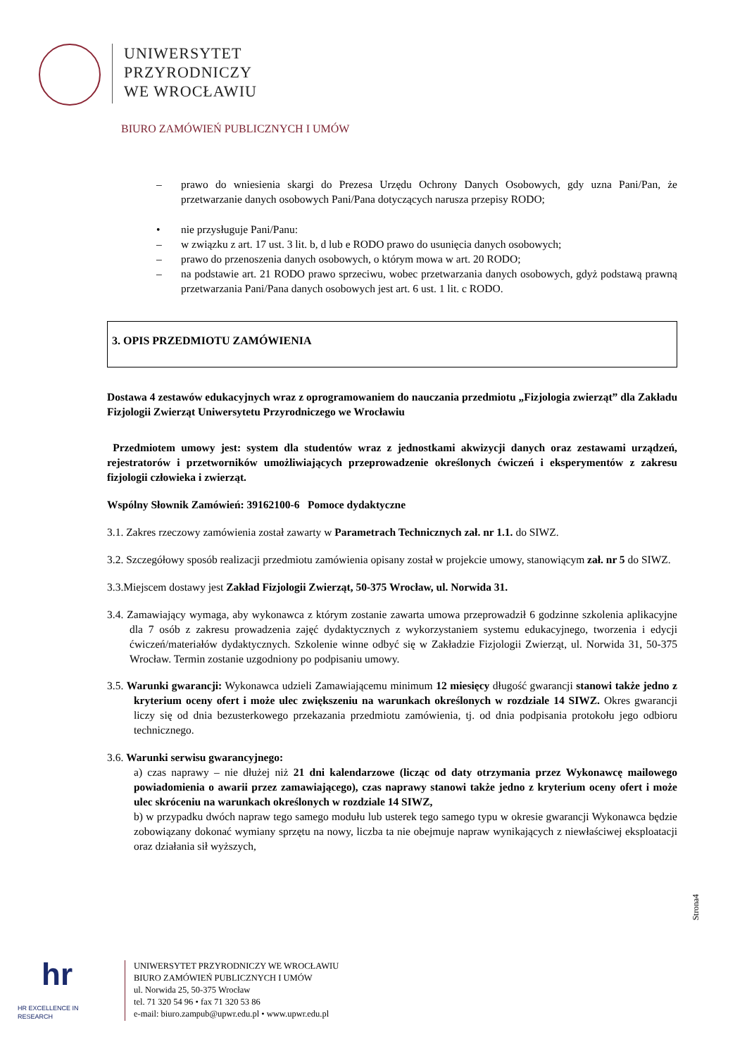UNIWERSYTET
PRZYRODNICZY
WE WROCŁAWIU
BIURO ZAMÓWIEŃ PUBLICZNYCH I UMÓW
– prawo do wniesienia skargi do Prezesa Urzędu Ochrony Danych Osobowych, gdy uzna Pani/Pan, że przetwarzanie danych osobowych Pani/Pana dotyczących narusza przepisy RODO;
• nie przysługuje Pani/Panu:
– w związku z art. 17 ust. 3 lit. b, d lub e RODO prawo do usunięcia danych osobowych;
– prawo do przenoszenia danych osobowych, o którym mowa w art. 20 RODO;
– na podstawie art. 21 RODO prawo sprzeciwu, wobec przetwarzania danych osobowych, gdyż podstawą prawną przetwarzania Pani/Pana danych osobowych jest art. 6 ust. 1 lit. c RODO.
3. OPIS PRZEDMIOTU ZAMÓWIENIA
Dostawa 4 zestawów edukacyjnych wraz z oprogramowaniem do nauczania przedmiotu „Fizjologia zwierząt” dla Zakładu Fizjologii Zwierząt Uniwersytetu Przyrodniczego we Wrocławiu
Przedmiotem umowy jest: system dla studentów wraz z jednostkami akwizycji danych oraz zestawami urządzeń, rejestratorów i przetworników umożliwiających przeprowadzenie określonych ćwiczeń i eksperymentów z zakresu fizjologii człowieka i zwierząt.
Wspólny Słownik Zamówień: 39162100-6 Pomoce dydaktyczne
3.1. Zakres rzeczowy zamówienia został zawarty w Parametrach Technicznych zał. nr 1.1. do SIWZ.
3.2. Szczegółowy sposób realizacji przedmiotu zamówienia opisany został w projekcie umowy, stanowiącym zał. nr 5 do SIWZ.
3.3.Miejscem dostawy jest Zakład Fizjologii Zwierząt, 50-375 Wrocław, ul. Norwida 31.
3.4. Zamawiający wymaga, aby wykonawca z którym zostanie zawarta umowa przeprowadził 6 godzinne szkolenia aplikacyjne dla 7 osób z zakresu prowadzenia zajęć dydaktycznych z wykorzystaniem systemu edukacyjnego, tworzenia i edycji ćwiczeń/materiałów dydaktycznych. Szkolenie winne odbyć się w Zakładzie Fizjologii Zwierząt, ul. Norwida 31, 50-375 Wrocław. Termin zostanie uzgodniony po podpisaniu umowy.
3.5. Warunki gwarancji: Wykonawca udzieli Zamawiającemu minimum 12 miesięcy długość gwarancji stanowi także jedno z kryterium oceny ofert i może ulec zwiększeniu na warunkach określonych w rozdziale 14 SIWZ. Okres gwarancji liczy się od dnia bezusterkowego przekazania przedmiotu zamówienia, tj. od dnia podpisania protokołu jego odbioru technicznego.
3.6. Warunki serwisu gwarancyjnego:
a) czas naprawy – nie dłużej niż 21 dni kalendarzowe (licząc od daty otrzymania przez Wykonawcę mailowego powiadomienia o awarii przez zamawiającego), czas naprawy stanowi także jedno z kryterium oceny ofert i może ulec skróceniu na warunkach określonych w rozdziale 14 SIWZ,
b) w przypadku dwóch napraw tego samego modułu lub usterek tego samego typu w okresie gwarancji Wykonawca będzie zobowiązany dokonać wymiany sprzętu na nowy, liczba ta nie obejmuje napraw wynikających z niewłaściwej eksploatacji oraz działania sił wyższych,
Strona4
hr
HR EXCELLENCE IN RESEARCH
UNIWERSYTET PRZYRODNICZY WE WROCŁAWIU
BIURO ZAMÓWIEŃ PUBLICZNYCH I UMÓW
ul. Norwida 25, 50-375 Wrocław
tel. 71 320 54 96 • fax 71 320 53 86
e-mail: biuro.zampub@upwr.edu.pl • www.upwr.edu.pl